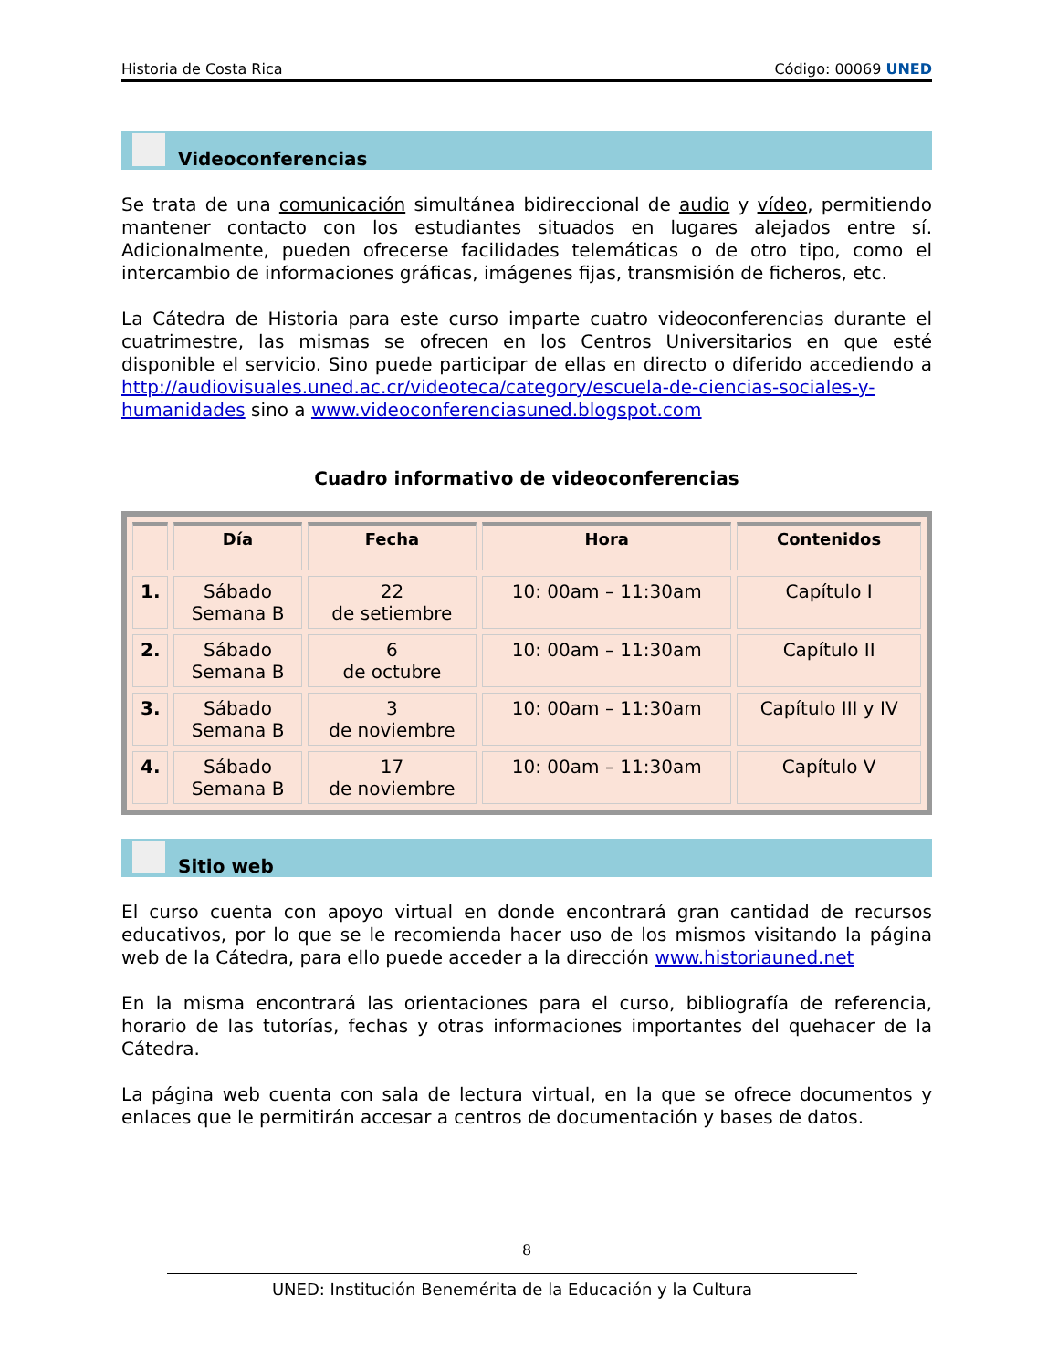Historia de Costa Rica Código: 00069 UNED
Videoconferencias
Se trata de una comunicación simultánea bidireccional de audio y vídeo, permitiendo mantener contacto con los estudiantes situados en lugares alejados entre sí. Adicionalmente, pueden ofrecerse facilidades telemáticas o de otro tipo, como el intercambio de informaciones gráficas, imágenes fijas, transmisión de ficheros, etc.
La Cátedra de Historia para este curso imparte cuatro videoconferencias durante el cuatrimestre, las mismas se ofrecen en los Centros Universitarios en que esté disponible el servicio. Sino puede participar de ellas en directo o diferido accediendo a http://audiovisuales.uned.ac.cr/videoteca/category/escuela-de-ciencias-sociales-y-humanidades sino a www.videoconferenciasuned.blogspot.com
Cuadro informativo de videoconferencias
| | Día | Fecha | Hora | Contenidos |
| --- | --- | --- | --- | --- |
| 1. | Sábado Semana B | 22 de setiembre | 10: 00am – 11:30am | Capítulo I |
| 2. | Sábado Semana B | 6 de octubre | 10: 00am – 11:30am | Capítulo II |
| 3. | Sábado Semana B | 3 de noviembre | 10: 00am – 11:30am | Capítulo III y IV |
| 4. | Sábado Semana B | 17 de noviembre | 10: 00am – 11:30am | Capítulo V |
Sitio web
El curso cuenta con apoyo virtual en donde encontrará gran cantidad de recursos educativos, por lo que se le recomienda hacer uso de los mismos visitando la página web de la Cátedra, para ello puede acceder a la dirección www.historiauned.net
En la misma encontrará las orientaciones para el curso, bibliografía de referencia, horario de las tutorías, fechas y otras informaciones importantes del quehacer de la Cátedra.
La página web cuenta con sala de lectura virtual, en la que se ofrece documentos y enlaces que le permitirán accesar a centros de documentación y bases de datos.
8
UNED: Institución Benemérita de la Educación y la Cultura